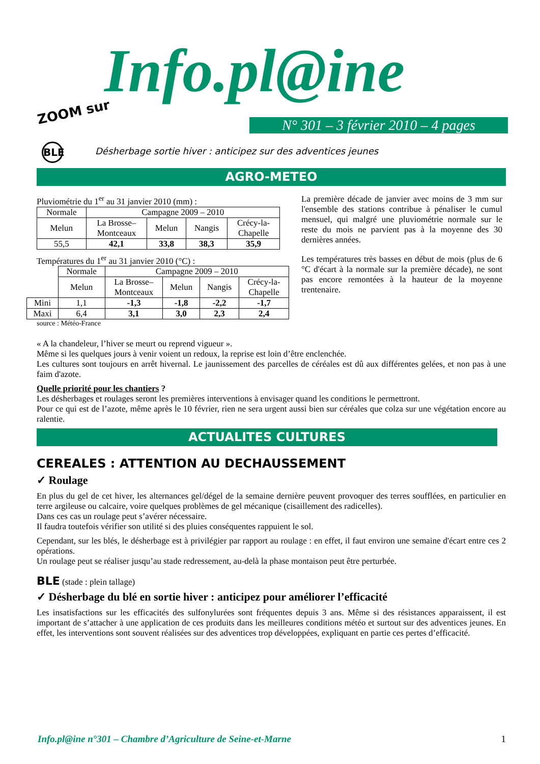Info.pl@ine
ZOOM sur
N° 301 – 3 février 2010 – 4 pages
BLE
Désherbage sortie hiver : anticipez sur des adventices jeunes
AGRO-METEO
Pluviométrie du 1<sup>er</sup> au 31 janvier 2010 (mm) :
| Normale | Campagne 2009 – 2010 | | | |
| --- | --- | --- | --- | --- |
| Melun | La Brosse– Montceaux | Melun | Nangis | Crécy-la- Chapelle |
| 55,5 | 42,1 | 33,8 | 38,3 | 35,9 |
Températures du 1<sup>er</sup> au 31 janvier 2010 (°C) :
| | Normale | Campagne 2009 – 2010 | | | |
| | Melun | La Brosse– Montceaux | Melun | Nangis | Crécy-la- Chapelle |
| Mini | 1,1 | -1,3 | -1,8 | -2,2 | -1,7 |
| Maxi | 6,4 | 3,1 | 3,0 | 2,3 | 2,4 |
source : Météo-France
La première décade de janvier avec moins de 3 mm sur l'ensemble des stations contribue à pénaliser le cumul mensuel, qui malgré une pluviométrie normale sur le reste du mois ne parvient pas à la moyenne des 30 dernières années.
Les températures très basses en début de mois (plus de 6 °C d'écart à la normale sur la première décade), ne sont pas encore remontées à la hauteur de la moyenne trentenaire.
« A la chandeleur, l’hiver se meurt ou reprend vigueur ».
Même si les quelques jours à venir voient un redoux, la reprise est loin d’être enclenchée.
Les cultures sont toujours en arrêt hivernal. Le jaunissement des parcelles de céréales est dû aux différentes gelées, et non pas à une faim d'azote.
Quelle priorité pour les chantiers ?
Les désherbages et roulages seront les premières interventions à envisager quand les conditions le permettront.
Pour ce qui est de l’azote, même après le 10 février, rien ne sera urgent aussi bien sur céréales que colza sur une végétation encore au ralentie.
ACTUALITES CULTURES
CEREALES : ATTENTION AU DECHAUSSEMENT
✓ Roulage
En plus du gel de cet hiver, les alternances gel/dégel de la semaine dernière peuvent provoquer des terres soufflées, en particulier en terre argileuse ou calcaire, voire quelques problèmes de gel mécanique (cisaillement des radicelles).
Dans ces cas un roulage peut s’avérer nécessaire.
Il faudra toutefois vérifier son utilité si des pluies conséquentes rappuient le sol.
Cependant, sur les blés, le désherbage est à privilégier par rapport au roulage : en effet, il faut environ une semaine d'écart entre ces 2 opérations.
Un roulage peut se réaliser jusqu’au stade redressement, au-delà la phase montaison peut être perturbée.
BLE (stade : plein tallage)
✓ Désherbage du blé en sortie hiver : anticipez pour améliorer l’efficacité
Les insatisfactions sur les efficacités des sulfonylurées sont fréquentes depuis 3 ans. Même si des résistances apparaissent, il est important de s’attacher à une application de ces produits dans les meilleures conditions météo et surtout sur des adventices jeunes. En effet, les interventions sont souvent réalisées sur des adventices trop développées, expliquant en partie ces pertes d’efficacité.
Info.pl@ine n°301 – Chambre d’Agriculture de Seine-et-Marne 1